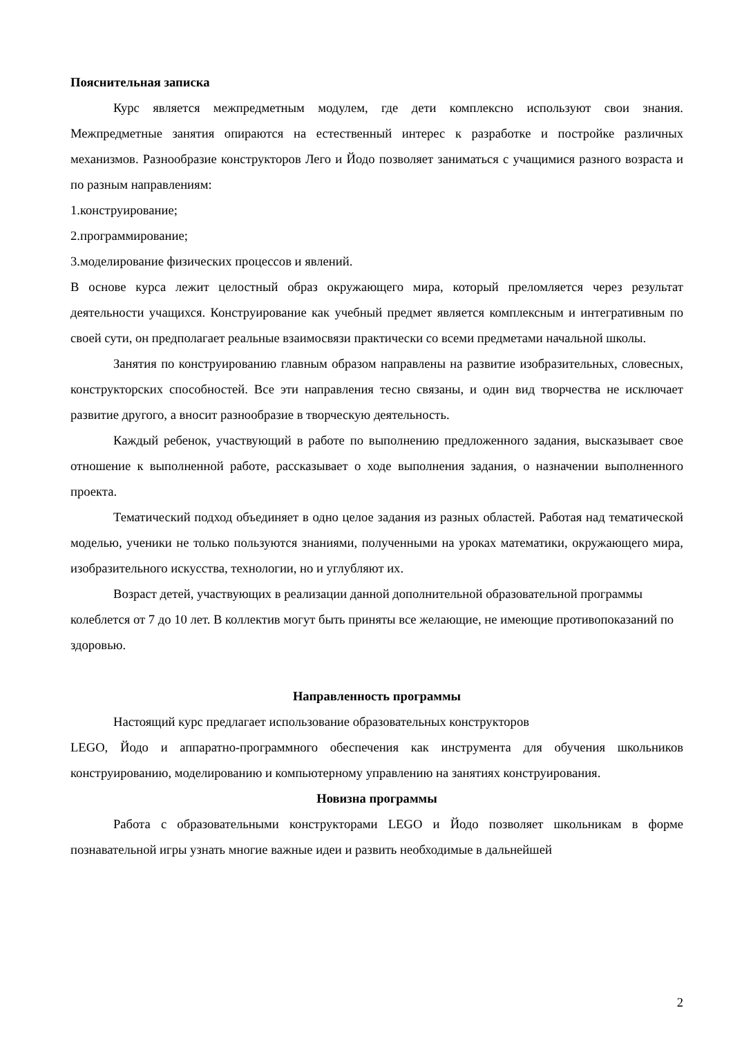Пояснительная записка
Курс является межпредметным модулем, где дети комплексно используют свои знания. Межпредметные занятия опираются на естественный интерес к разработке и постройке различных механизмов. Разнообразие конструкторов Лего и Йодо позволяет заниматься с учащимися разного возраста и по разным направлениям:
1.конструирование;
2.программирование;
3.моделирование физических процессов и явлений.
В основе курса лежит целостный образ окружающего мира, который преломляется через результат деятельности учащихся. Конструирование как учебный предмет является комплексным и интегративным по своей сути, он предполагает реальные взаимосвязи практически со всеми предметами начальной школы.
Занятия по конструированию главным образом направлены на развитие изобразительных, словесных, конструкторских способностей. Все эти направления тесно связаны, и один вид творчества не исключает развитие другого, а вносит разнообразие в творческую деятельность.
Каждый ребенок, участвующий в работе по выполнению предложенного задания, высказывает свое отношение к выполненной работе, рассказывает о ходе выполнения задания, о назначении выполненного проекта.
Тематический подход объединяет в одно целое задания из разных областей. Работая над тематической моделью, ученики не только пользуются знаниями, полученными на уроках математики, окружающего мира, изобразительного искусства, технологии, но и углубляют их.
Возраст детей, участвующих в реализации данной дополнительной образовательной программы колеблется от 7 до 10 лет. В коллектив могут быть приняты все желающие, не имеющие противопоказаний по здоровью.
Направленность программы
Настоящий курс предлагает использование образовательных конструкторов
LEGO, Йодо и аппаратно-программного обеспечения как инструмента для обучения школьников конструированию, моделированию и компьютерному управлению на занятиях конструирования.
Новизна программы
Работа с образовательными конструкторами LEGO и Йодо позволяет школьникам в форме познавательной игры узнать многие важные идеи и развить необходимые в дальнейшей
2